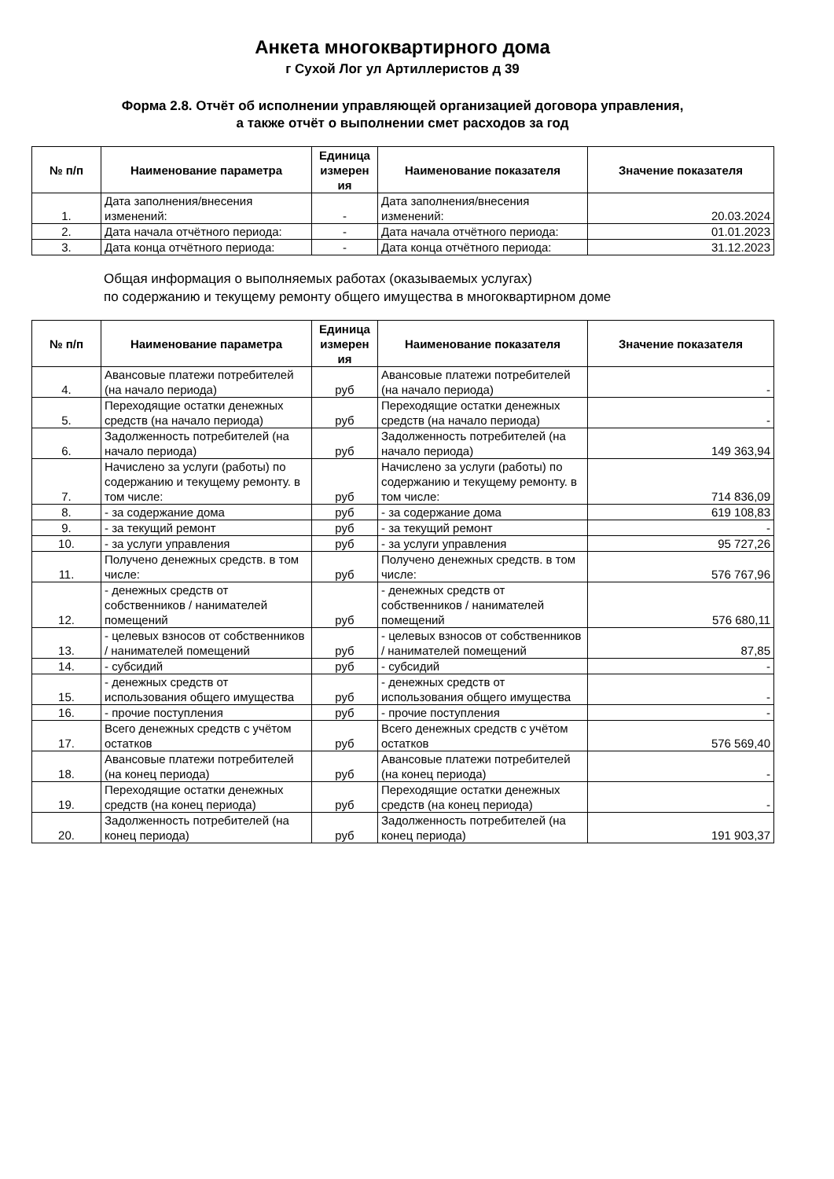Анкета многоквартирного дома
г Сухой Лог ул Артиллеристов д 39
Форма 2.8. Отчёт об исполнении управляющей организацией договора управления,
а также отчёт о выполнении смет расходов за год
| № п/п | Наименование параметра | Единица измерен ия | Наименование показателя | Значение показателя |
| --- | --- | --- | --- | --- |
| 1. | Дата заполнения/внесения изменений: | - | Дата заполнения/внесения изменений: | 20.03.2024 |
| 2. | Дата начала отчётного периода: | - | Дата начала отчётного периода: | 01.01.2023 |
| 3. | Дата конца отчётного периода: | - | Дата конца отчётного периода: | 31.12.2023 |
Общая информация о выполняемых работах (оказываемых услугах)
по содержанию и текущему ремонту общего имущества в многоквартирном доме
| № п/п | Наименование параметра | Единица измерен ия | Наименование показателя | Значение показателя |
| --- | --- | --- | --- | --- |
| 4. | Авансовые платежи потребителей (на начало периода) | руб | Авансовые платежи потребителей (на начало периода) | - |
| 5. | Переходящие остатки денежных средств (на начало периода) | руб | Переходящие остатки денежных средств (на начало периода) | - |
| 6. | Задолженность потребителей (на начало периода) | руб | Задолженность потребителей (на начало периода) | 149 363,94 |
| 7. | Начислено за услуги (работы) по содержанию и текущему ремонту. в том числе: | руб | Начислено за услуги (работы) по содержанию и текущему ремонту. в том числе: | 714 836,09 |
| 8. | - за содержание дома | руб | - за содержание дома | 619 108,83 |
| 9. | - за текущий ремонт | руб | - за текущий ремонт | - |
| 10. | - за услуги управления | руб | - за услуги управления | 95 727,26 |
| 11. | Получено денежных средств. в том числе: | руб | Получено денежных средств. в том числе: | 576 767,96 |
| 12. | - денежных средств от собственников / нанимателей помещений | руб | - денежных средств от собственников / нанимателей помещений | 576 680,11 |
| 13. | - целевых взносов от собственников / нанимателей помещений | руб | - целевых взносов от собственников / нанимателей помещений | 87,85 |
| 14. | - субсидий | руб | - субсидий | - |
| 15. | - денежных средств от использования общего имущества | руб | - денежных средств от использования общего имущества | - |
| 16. | - прочие поступления | руб | - прочие поступления | - |
| 17. | Всего денежных средств с учётом остатков | руб | Всего денежных средств с учётом остатков | 576 569,40 |
| 18. | Авансовые платежи потребителей (на конец периода) | руб | Авансовые платежи потребителей (на конец периода) | - |
| 19. | Переходящие остатки денежных средств (на конец периода) | руб | Переходящие остатки денежных средств (на конец периода) | - |
| 20. | Задолженность потребителей (на конец периода) | руб | Задолженность потребителей (на конец периода) | 191 903,37 |